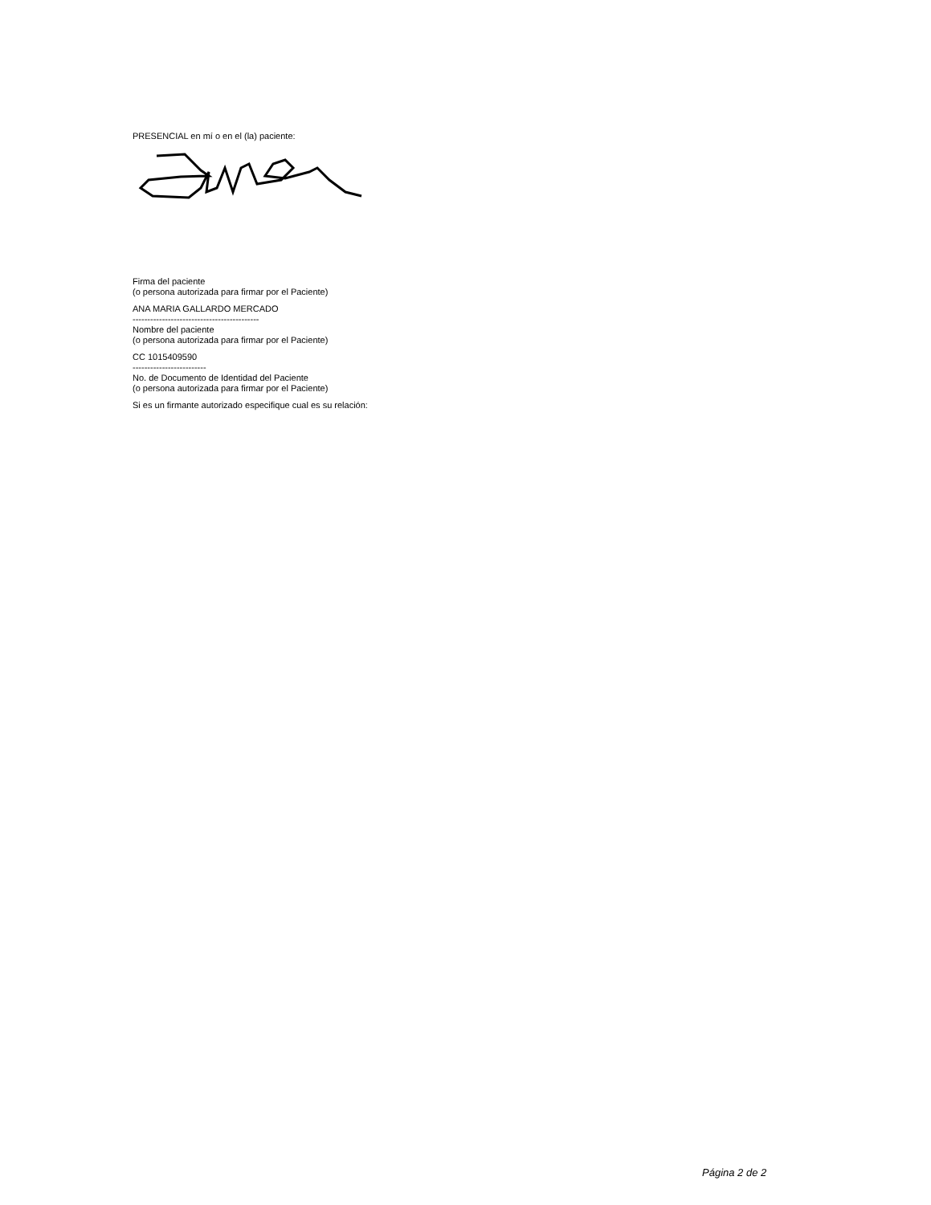PRESENCIAL en mí o en el (la) paciente:
Firma del paciente
(o persona autorizada para firmar por el Paciente)
ANA MARIA GALLARDO MERCADO
-------------------------------------------
Nombre del paciente
(o persona autorizada para firmar por el Paciente)
CC 1015409590
-------------------------
No. de Documento de Identidad del Paciente
(o persona autorizada para firmar por el Paciente)
Si es un firmante autorizado especifique cual es su relación:
Página 2 de 2